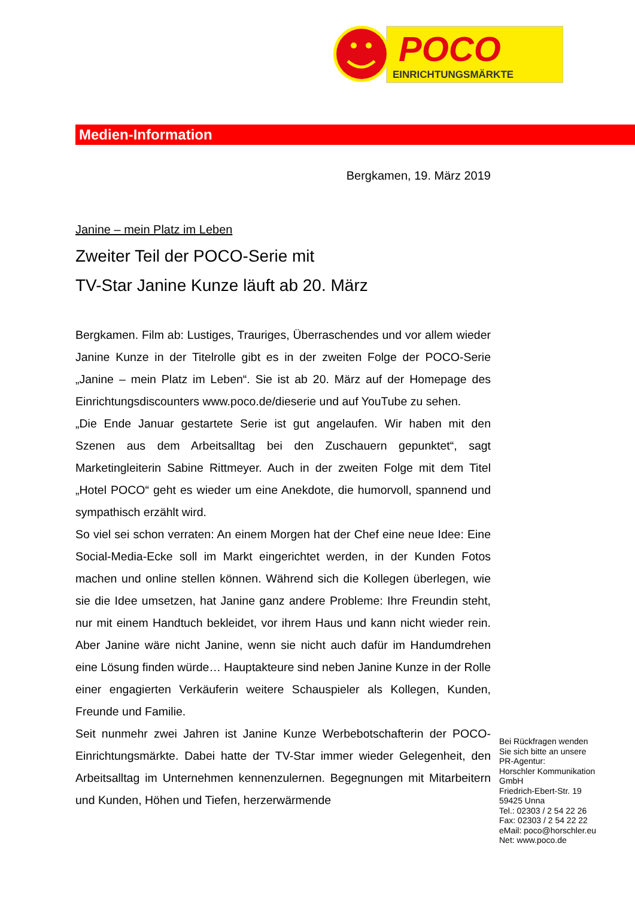POCO
EINRICHTUNGSMÄRKTE
Medien-Information
Bergkamen, 19. März 2019
Janine – mein Platz im Leben
Zweiter Teil der POCO-Serie mit
TV-Star Janine Kunze läuft ab 20. März
Bergkamen. Film ab: Lustiges, Trauriges, Überraschendes und vor allem wieder Janine Kunze in der Titelrolle gibt es in der zweiten Folge der POCO-Serie „Janine – mein Platz im Leben“. Sie ist ab 20. März auf der Homepage des Einrichtungsdiscounters www.poco.de/dieserie und auf YouTube zu sehen.
„Die Ende Januar gestartete Serie ist gut angelaufen. Wir haben mit den Szenen aus dem Arbeitsalltag bei den Zuschauern gepunktet“, sagt Marketingleiterin Sabine Rittmeyer. Auch in der zweiten Folge mit dem Titel „Hotel POCO“ geht es wieder um eine Anekdote, die humorvoll, spannend und sympathisch erzählt wird.
So viel sei schon verraten: An einem Morgen hat der Chef eine neue Idee: Eine Social-Media-Ecke soll im Markt eingerichtet werden, in der Kunden Fotos machen und online stellen können. Während sich die Kollegen überlegen, wie sie die Idee umsetzen, hat Janine ganz andere Probleme: Ihre Freundin steht, nur mit einem Handtuch bekleidet, vor ihrem Haus und kann nicht wieder rein. Aber Janine wäre nicht Janine, wenn sie nicht auch dafür im Handumdrehen eine Lösung finden würde… Hauptakteure sind neben Janine Kunze in der Rolle einer engagierten Verkäuferin weitere Schauspieler als Kollegen, Kunden, Freunde und Familie.
Seit nunmehr zwei Jahren ist Janine Kunze Werbebotschafterin der POCO-Einrichtungsmärkte. Dabei hatte der TV-Star immer wieder Gelegenheit, den Arbeitsalltag im Unternehmen kennenzulernen. Begegnungen mit Mitarbeitern und Kunden, Höhen und Tiefen, herzerwärmende
Bei Rückfragen wenden
Sie sich bitte an unsere
PR-Agentur:
Horschler Kommunikation
GmbH
Friedrich-Ebert-Str. 19
59425 Unna
Tel.: 02303 / 2 54 22 26
Fax: 02303 / 2 54 22 22
eMail: poco@horschler.eu
Net: www.poco.de